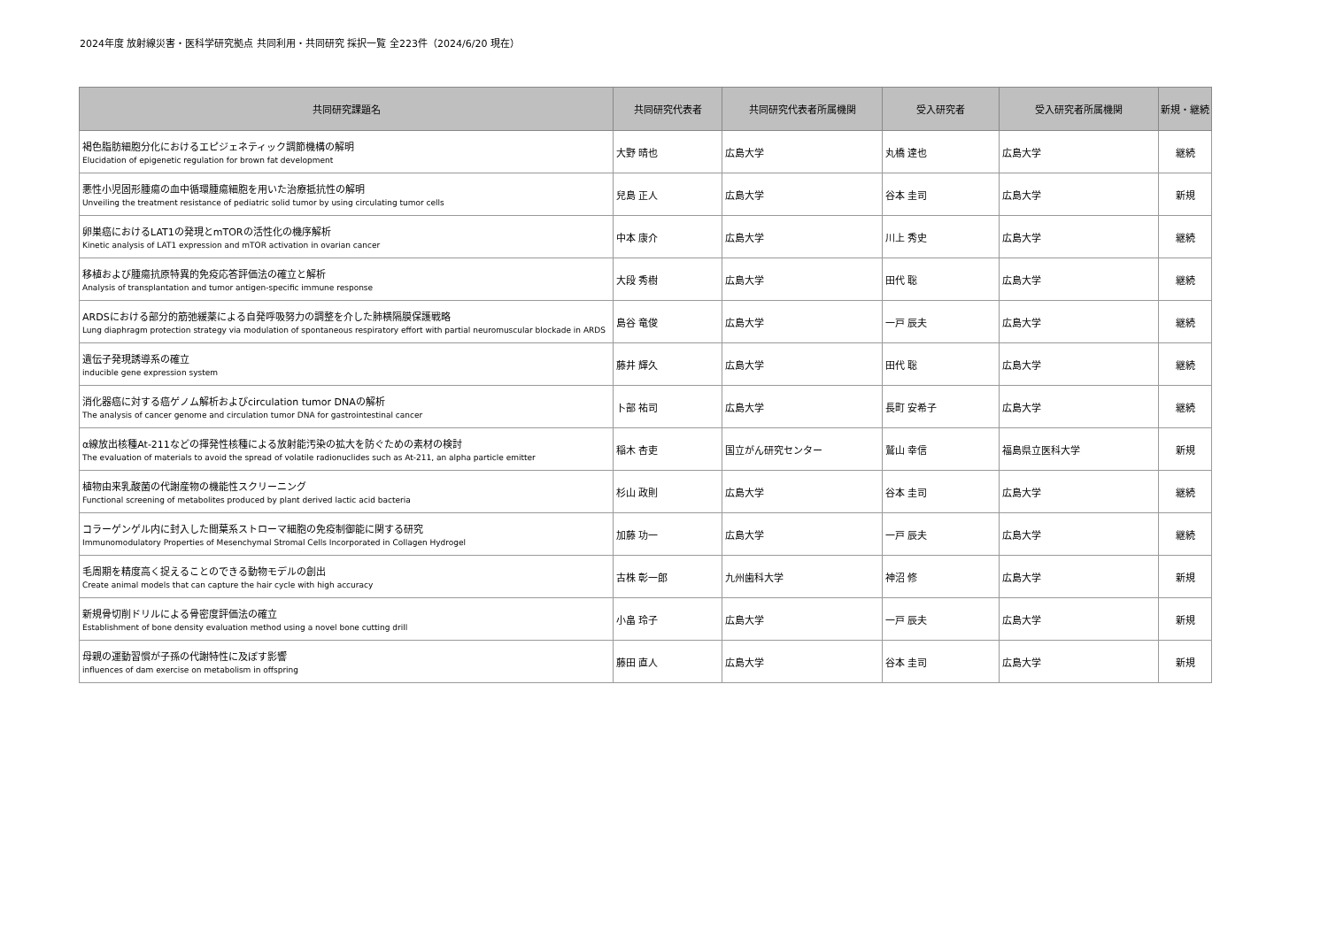2024年度 放射線災害・医科学研究拠点 共同利用・共同研究 採択一覧 全223件（2024/6/20 現在）
| 共同研究課題名 | 共同研究代表者 | 共同研究代表者所属機関 | 受入研究者 | 受入研究者所属機関 | 新規・継続 |
| --- | --- | --- | --- | --- | --- |
| 褐色脂肪細胞分化におけるエピジェネティック調節機構の解明 Elucidation of epigenetic regulation for brown fat development | 大野 晴也 | 広島大学 | 丸橋 達也 | 広島大学 | 継続 |
| 悪性小児固形腫瘍の血中循環腫瘍細胞を用いた治療抵抗性の解明 Unveiling the treatment resistance of pediatric solid tumor by using circulating tumor cells | 兒島 正人 | 広島大学 | 谷本 圭司 | 広島大学 | 新規 |
| 卵巣癌におけるLAT1の発現とmTORの活性化の機序解析 Kinetic analysis of LAT1 expression and mTOR activation in ovarian cancer | 中本 康介 | 広島大学 | 川上 秀史 | 広島大学 | 継続 |
| 移植および腫瘍抗原特異的免疫応答評価法の確立と解析 Analysis of transplantation and tumor antigen-specific immune response | 大段 秀樹 | 広島大学 | 田代 聡 | 広島大学 | 継続 |
| ARDSにおける部分的筋弛緩薬による自発呼吸努力の調整を介した肺横隔膜保護戦略 Lung diaphragm protection strategy via modulation of spontaneous respiratory effort with partial neuromuscular blockade in ARDS | 島谷 竜俊 | 広島大学 | 一戸 辰夫 | 広島大学 | 継続 |
| 遺伝子発現誘導系の確立 inducible gene expression system | 藤井 輝久 | 広島大学 | 田代 聡 | 広島大学 | 継続 |
| 消化器癌に対する癌ゲノム解析およびcirculation tumor DNAの解析 The analysis of cancer genome and circulation tumor DNA for gastrointestinal cancer | 卜部 祐司 | 広島大学 | 長町 安希子 | 広島大学 | 継続 |
| α線放出核種At-211などの揮発性核種による放射能汚染の拡大を防ぐための素材の検討 The evaluation of materials to avoid the spread of volatile radionuclides such as At-211, an alpha particle emitter | 稲木 杏吏 | 国立がん研究センター | 鷲山 幸信 | 福島県立医科大学 | 新規 |
| 植物由来乳酸菌の代謝産物の機能性スクリーニング Functional screening of metabolites produced by plant derived lactic acid bacteria | 杉山 政則 | 広島大学 | 谷本 圭司 | 広島大学 | 継続 |
| コラーゲンゲル内に封入した間葉系ストローマ細胞の免疫制御能に関する研究 Immunomodulatory Properties of Mesenchymal Stromal Cells Incorporated in Collagen Hydrogel | 加藤 功一 | 広島大学 | 一戸 辰夫 | 広島大学 | 継続 |
| 毛周期を精度高く捉えることのできる動物モデルの創出 Create animal models that can capture the hair cycle with high accuracy | 古株 彰一郎 | 九州歯科大学 | 神沼 修 | 広島大学 | 新規 |
| 新規骨切削ドリルによる骨密度評価法の確立 Establishment of bone density evaluation method using a novel bone cutting drill | 小畠 玲子 | 広島大学 | 一戸 辰夫 | 広島大学 | 新規 |
| 母親の運動習慣が子孫の代謝特性に及ぼす影響 influences of dam exercise on metabolism in offspring | 藤田 直人 | 広島大学 | 谷本 圭司 | 広島大学 | 新規 |